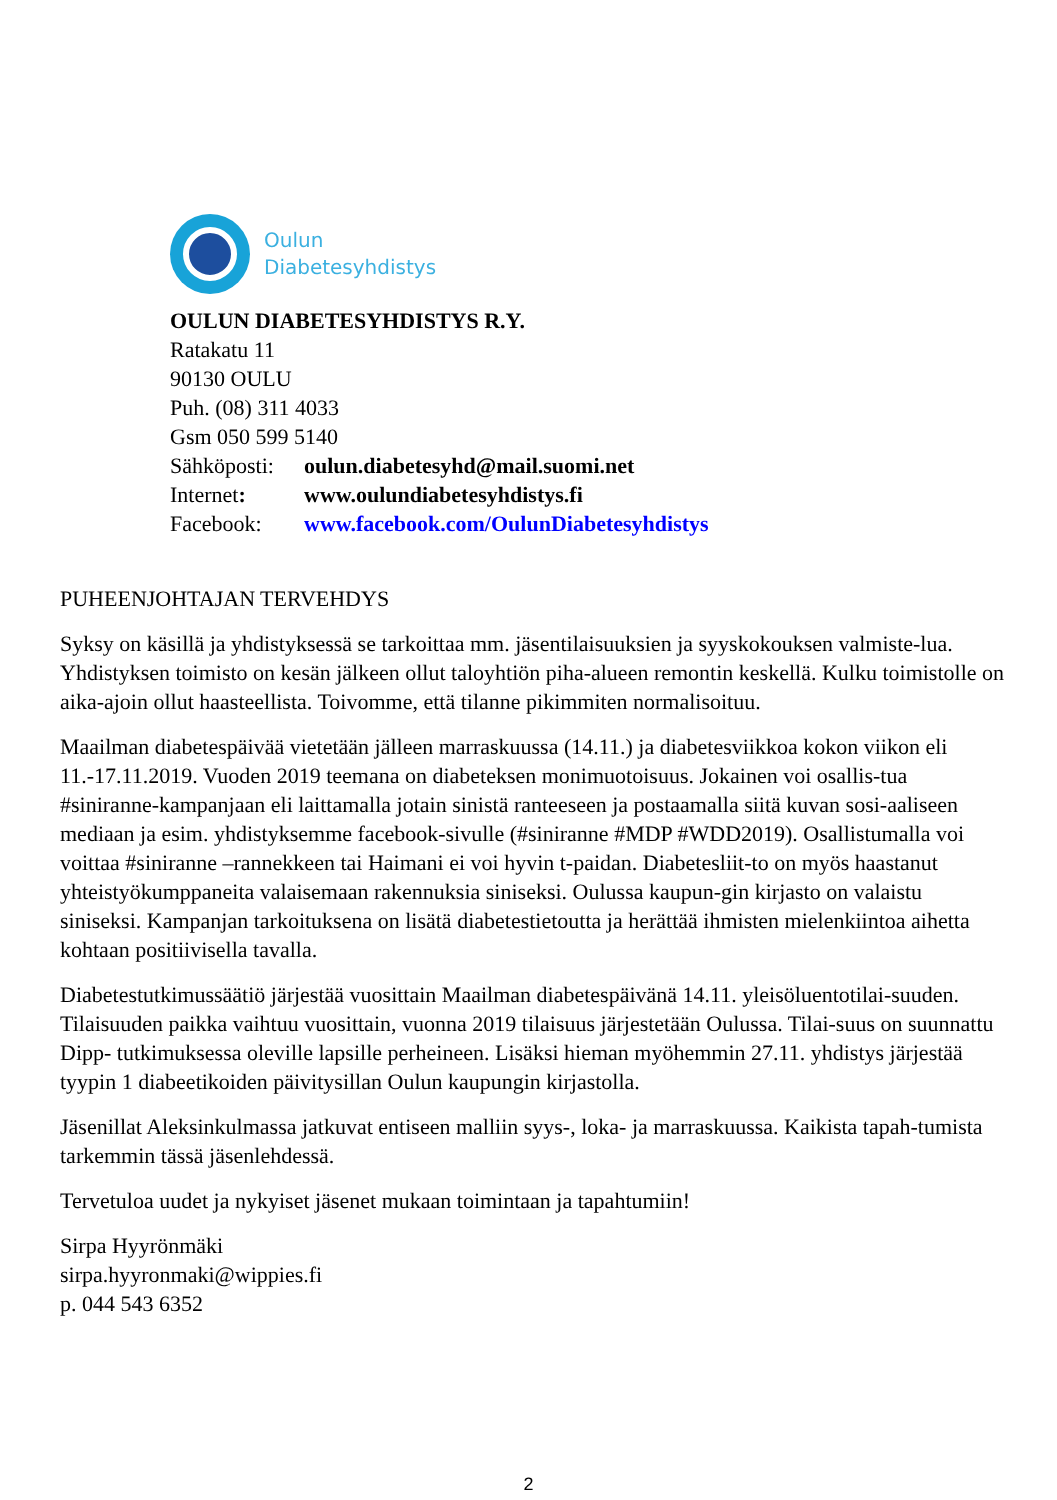Oulun
Diabetesyhdistys
OULUN DIABETESYHDISTYS R.Y.
Ratakatu 11
90130 OULU
Puh. (08) 311 4033
Gsm 050 599 5140
| Sähköposti: | oulun.diabetesyhd@mail.suomi.net |
| Internet : | www.oulundiabetesyhdistys.fi |
| Facebook: | www.facebook.com/OulunDiabetesyhdistys |
PUHEENJOHTAJAN TERVEHDYS
Syksy on käsillä ja yhdistyksessä se tarkoittaa mm. jäsentilaisuuksien ja syyskokouksen valmiste-lua. Yhdistyksen toimisto on kesän jälkeen ollut taloyhtiön piha-alueen remontin keskellä. Kulku toimistolle on aika-ajoin ollut haasteellista. Toivomme, että tilanne pikimmiten normalisoituu.
Maailman diabetespäivää vietetään jälleen marraskuussa (14.11.) ja diabetesviikkoa kokon viikon eli 11.-17.11.2019. Vuoden 2019 teemana on diabeteksen monimuotoisuus. Jokainen voi osallis-tua #siniranne-kampanjaan eli laittamalla jotain sinistä ranteeseen ja postaamalla siitä kuvan sosi-aaliseen mediaan ja esim. yhdistyksemme facebook-sivulle (#siniranne #MDP #WDD2019). Osallistumalla voi voittaa #siniranne –rannekkeen tai Haimani ei voi hyvin t-paidan. Diabetesliit-to on myös haastanut yhteistyökumppaneita valaisemaan rakennuksia siniseksi. Oulussa kaupun-gin kirjasto on valaistu siniseksi. Kampanjan tarkoituksena on lisätä diabetestietoutta ja herättää ihmisten mielenkiintoa aihetta kohtaan positiivisella tavalla.
Diabetestutkimussäätiö järjestää vuosittain Maailman diabetespäivänä 14.11. yleisöluentotilai-suuden. Tilaisuuden paikka vaihtuu vuosittain, vuonna 2019 tilaisuus järjestetään Oulussa. Tilai-suus on suunnattu Dipp- tutkimuksessa oleville lapsille perheineen. Lisäksi hieman myöhemmin 27.11. yhdistys järjestää tyypin 1 diabeetikoiden päivitysillan Oulun kaupungin kirjastolla.
Jäsenillat Aleksinkulmassa jatkuvat entiseen malliin syys-, loka- ja marraskuussa. Kaikista tapah-tumista tarkemmin tässä jäsenlehdessä.
Tervetuloa uudet ja nykyiset jäsenet mukaan toimintaan ja tapahtumiin!
Sirpa Hyyrönmäki
sirpa.hyyronmaki@wippies.fi
p. 044 543 6352
2